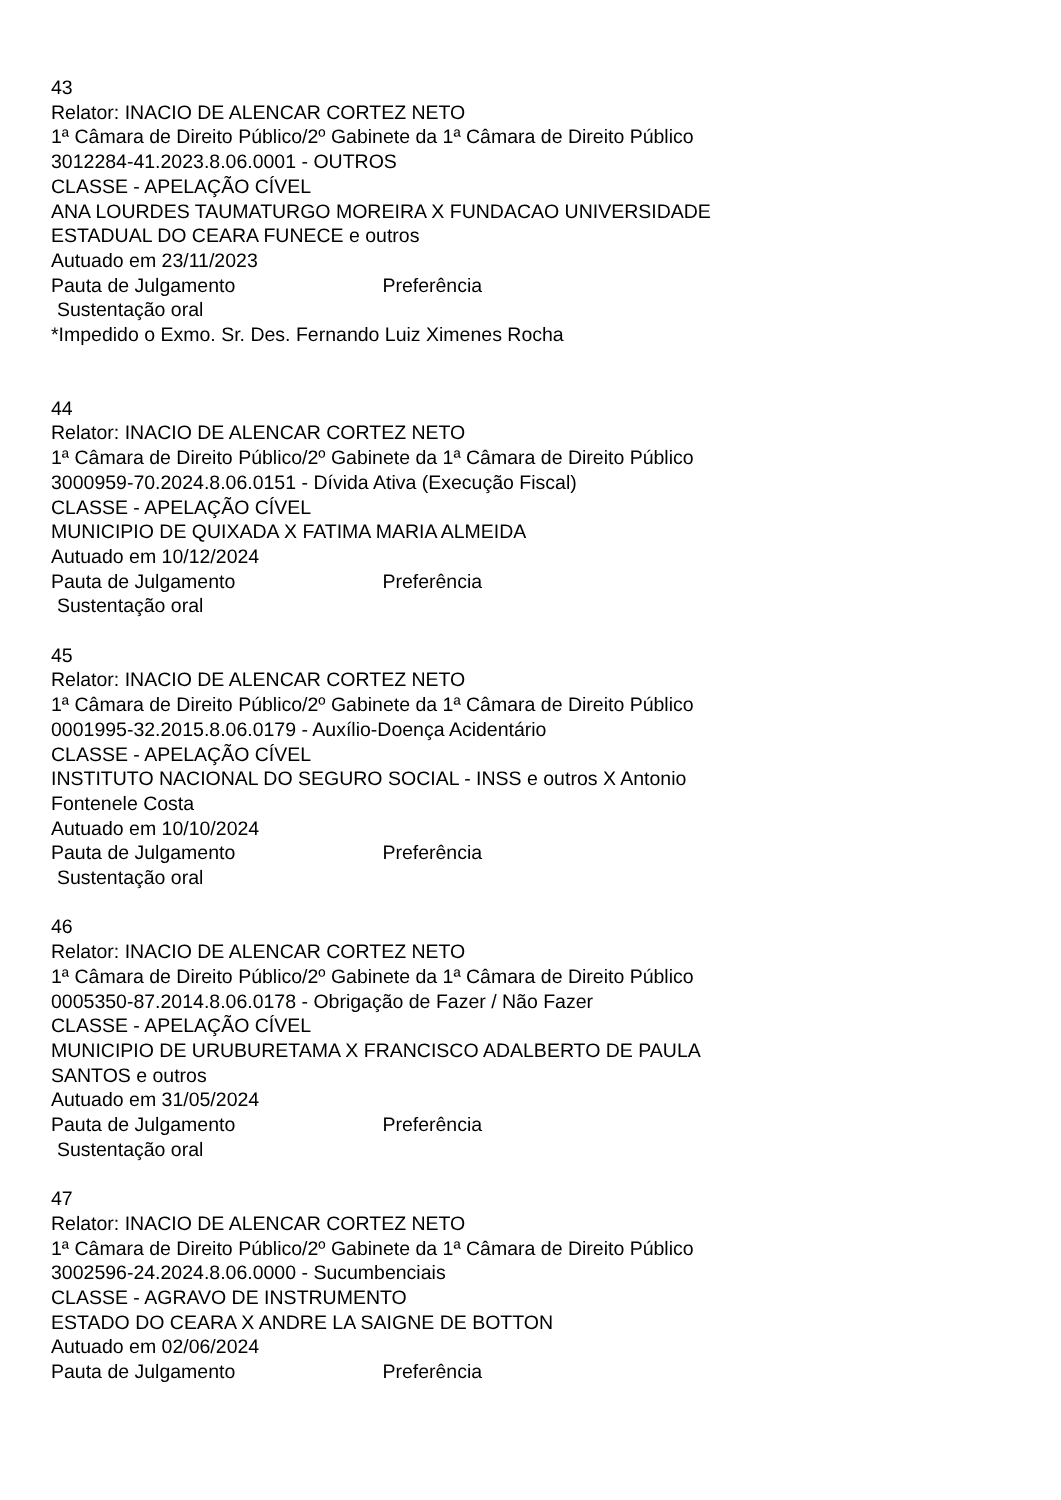43
Relator: INACIO DE ALENCAR CORTEZ NETO
1ª Câmara de Direito Público/2º Gabinete da 1ª Câmara de Direito Público
3012284-41.2023.8.06.0001 - OUTROS
CLASSE - APELAÇÃO CÍVEL
ANA LOURDES TAUMATURGO MOREIRA X FUNDACAO UNIVERSIDADE
ESTADUAL DO CEARA FUNECE e outros
Autuado em 23/11/2023
Pauta de Julgamento Preferência
Sustentação oral
*Impedido o Exmo. Sr. Des. Fernando Luiz Ximenes Rocha
44
Relator: INACIO DE ALENCAR CORTEZ NETO
1ª Câmara de Direito Público/2º Gabinete da 1ª Câmara de Direito Público
3000959-70.2024.8.06.0151 - Dívida Ativa (Execução Fiscal)
CLASSE - APELAÇÃO CÍVEL
MUNICIPIO DE QUIXADA X FATIMA MARIA ALMEIDA
Autuado em 10/12/2024
Pauta de Julgamento Preferência
Sustentação oral
45
Relator: INACIO DE ALENCAR CORTEZ NETO
1ª Câmara de Direito Público/2º Gabinete da 1ª Câmara de Direito Público
0001995-32.2015.8.06.0179 - Auxílio-Doença Acidentário
CLASSE - APELAÇÃO CÍVEL
INSTITUTO NACIONAL DO SEGURO SOCIAL - INSS e outros X Antonio
Fontenele Costa
Autuado em 10/10/2024
Pauta de Julgamento Preferência
Sustentação oral
46
Relator: INACIO DE ALENCAR CORTEZ NETO
1ª Câmara de Direito Público/2º Gabinete da 1ª Câmara de Direito Público
0005350-87.2014.8.06.0178 - Obrigação de Fazer / Não Fazer
CLASSE - APELAÇÃO CÍVEL
MUNICIPIO DE URUBURETAMA X FRANCISCO ADALBERTO DE PAULA
SANTOS e outros
Autuado em 31/05/2024
Pauta de Julgamento Preferência
Sustentação oral
47
Relator: INACIO DE ALENCAR CORTEZ NETO
1ª Câmara de Direito Público/2º Gabinete da 1ª Câmara de Direito Público
3002596-24.2024.8.06.0000 - Sucumbenciais
CLASSE - AGRAVO DE INSTRUMENTO
ESTADO DO CEARA X ANDRE LA SAIGNE DE BOTTON
Autuado em 02/06/2024
Pauta de Julgamento Preferência